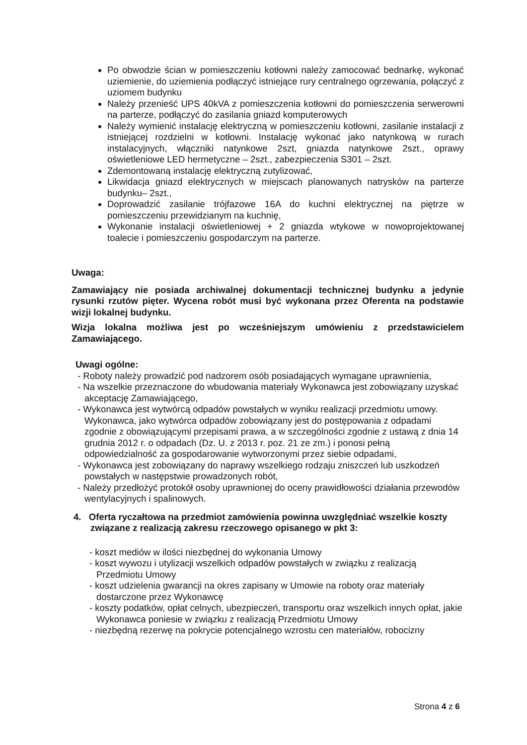Po obwodzie ścian w pomieszczeniu kotłowni należy zamocować bednarkę, wykonać uziemienie, do uziemienia podłączyć istniejące rury centralnego ogrzewania, połączyć z uziomem budynku
Należy przenieść UPS 40kVA z pomieszczenia kotłowni do pomieszczenia serwerowni na parterze, podłączyć do zasilania gniazd komputerowych
Należy wymienić instalację elektryczną w pomieszczeniu kotłowni, zasilanie instalacji z istniejącej rozdzielni w kotłowni. Instalację wykonać jako natynkową w rurach instalacyjnych, włączniki natynkowe 2szt, gniazda natynkowe 2szt., oprawy oświetleniowe LED hermetyczne – 2szt., zabezpieczenia S301 – 2szt.
Zdemontowaną instalację elektryczną zutylizować,
Likwidacja gniazd elektrycznych w miejscach planowanych natrysków na parterze budynku– 2szt.,
Doprowadzić zasilanie trójfazowe 16A do kuchni elektrycznej na piętrze w pomieszczeniu przewidzianym na kuchnię,
Wykonanie instalacji oświetleniowej + 2 gniazda wtykowe w nowoprojektowanej toalecie i pomieszczeniu gospodarczym na parterze.
Uwaga:
Zamawiający nie posiada archiwalnej dokumentacji technicznej budynku a jedynie rysunki rzutów pięter. Wycena robót musi być wykonana przez Oferenta na podstawie wizji lokalnej budynku.
Wizja lokalna możliwa jest po wcześniejszym umówieniu z przedstawicielem Zamawiającego.
Uwagi ogólne:
- Roboty należy prowadzić pod nadzorem osób posiadających wymagane uprawnienia,
- Na wszelkie przeznaczone do wbudowania materiały Wykonawca jest zobowiązany uzyskać akceptację Zamawiającego,
- Wykonawca jest wytwórcą odpadów powstałych w wyniku realizacji przedmiotu umowy. Wykonawca, jako wytwórca odpadów zobowiązany jest do postępowania z odpadami zgodnie z obowiązującymi przepisami prawa, a w szczególności zgodnie z ustawą z dnia 14 grudnia 2012 r. o odpadach (Dz. U. z 2013 r. poz. 21 ze zm.) i ponosi pełną odpowiedzialność za gospodarowanie wytworzonymi przez siebie odpadami,
- Wykonawca jest zobowiązany do naprawy wszelkiego rodzaju zniszczeń lub uszkodzeń powstałych w następstwie prowadzonych robót,
- Należy przedłożyć protokół osoby uprawnionej do oceny prawidłowości działania przewodów wentylacyjnych i spalinowych.
4. Oferta ryczałtowa na przedmiot zamówienia powinna uwzględniać wszelkie koszty związane z realizacją zakresu rzeczowego opisanego w pkt 3:
- koszt mediów w ilości niezbędnej do wykonania Umowy
- koszt wywozu i utylizacji wszelkich odpadów powstałych w związku z realizacją Przedmiotu Umowy
- koszt udzielenia gwarancji na okres zapisany w Umowie na roboty oraz materiały dostarczone przez Wykonawcę
- koszty podatków, opłat celnych, ubezpieczeń, transportu oraz wszelkich innych opłat, jakie Wykonawca poniesie w związku z realizacją Przedmiotu Umowy
- niezbędną rezerwę na pokrycie potencjalnego wzrostu cen materiałów, robocizny
Strona 4 z 6